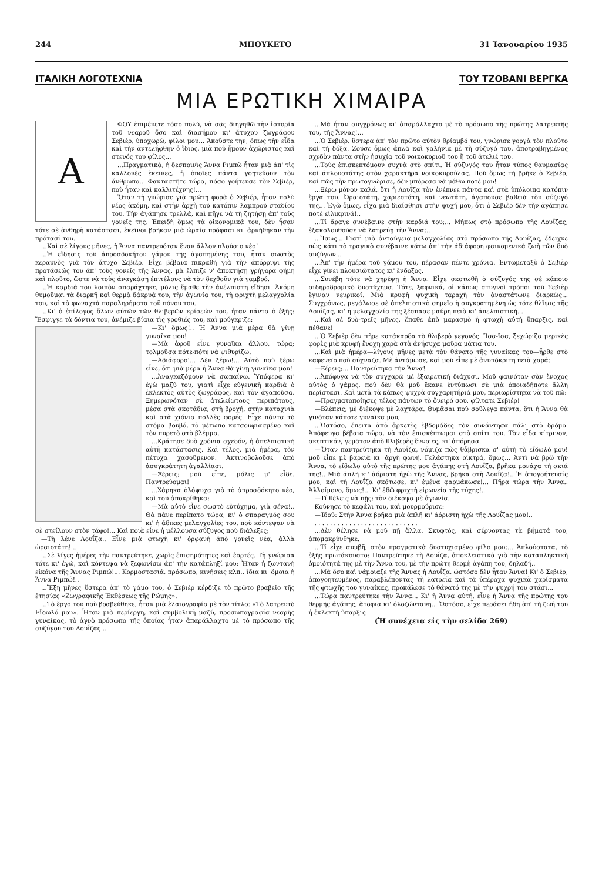244 ΜΠΟΥΚΕΤΟ 31 Ἰανουαρίου 1935
ΙΤΑΛΙΚΗ ΛΟΓΟΤΕΧΝΙΑ ΤΟΥ ΤΖΟΒΑΝΙ ΒΕΡΓΚΑ
ΜΙΑ ΕΡΩΤΙΚΗ ΧΙΜΑΙΡΑ
Α
ΦΟΥ ἐπιμένετε τόσο πολύ, νὰ σᾶς διηγηθῶ τὴν ἱστορία τοῦ νεαροῦ ὅσο καὶ διασήμου κι' ἄτυχου ζωγράφου Σεβιέρ, ὑποχωρῶ, φίλοι μου... Ἀκοῦστε την, ὅπως τὴν εἶδα καὶ τὴν ἀντελήφθην ὁ ἴδιος, μιὰ ποὺ ἤμουν ἀχώριστος καὶ στενός του φίλος...
...Πραγματικά, ἡ δεσποινὶς Ἄννα Ριμπὼ ἦταν μιὰ ἀπ' τὶς καλλονὲς ἐκεῖνες, ἡ ὁποῖες πάντα γοητεύουν τὸν ἄνθρωπο... Φανταστῆτε τώρα, πόσο γοήτευσε τὸν Σεβιέρ, ποὺ ἦταν καὶ καλλιτέχνης!...
Ὅταν τὴ γνώρισε γιὰ πρώτη φορὰ ὁ Σεβιέρ, ἦταν πολὺ νέος ἀκόμη, καὶ στὴν ἀρχὴ τοῦ κατόπιν λαμπροῦ σταδίου του. Τὴν ἀγάπησε τρελλά, καὶ πῆγε νὰ τὴ ζητήσῃ ἀπ' τοὺς γονεῖς της. Ἐπειδὴ ὅμως τὰ οἰκονομικά του, δὲν ἦσαν τότε σὲ ἀνθηρὴ κατάστασι, ἐκεῖνοι βρῆκαν μιὰ ὡραία πρόφασι κι' ἀρνήθηκαν τὴν πρότασί του.
...Καὶ σὲ λίγους μῆνες, ἡ Ἄννα παντρευόταν ἕναν ἄλλον πλούσιο νέο!
...Ἡ εἴδησις τοῦ ἀπροσδοκήτου γάμου τῆς ἀγαπημένης του, ἦταν σωστὸς κεραυνὸς γιὰ τὸν ἄτυχο Σεβιέρ. Εἶχε βέβαια πικραθῆ γιὰ τὴν ἀπόρριψι τῆς προτάσεώς του ἀπ' τοὺς γονεῖς τῆς Ἄννας, μὰ ἔλπιζε ν' ἀποκτήσῃ γρήγορα φήμη καὶ πλοῦτο, ὥστε νὰ τοὺς ἀναγκάσῃ ἐπιτέλους νὰ τὸν δεχθοῦν γιὰ γαμβρό.
...Ἡ καρδιά του λοιπὸν σπαράχτηκε, μόλις ἔμαθε τὴν ἀνέλπιστη εἴδησι. Ἀκόμη θυμοῦμαι τὰ διαρκῆ καὶ θερμὰ δάκρυά του, τὴν ἀγωνία του, τὴ φριχτὴ μελαγχολία του, καὶ τὰ φωναχτὰ παραληρήματα τοῦ πόνου του.
...Κι' ὁ ἐπίλογος ὅλων αὐτῶν τῶν θλιβερῶν κρίσεών του, ἦταν πάντα ὁ ἑξῆς: Ἔσφιγγε τὰ δόντια του, ἀνέμιζε βίαια τὶς γροθιές του, καὶ μούγκριζε:
—Κι' ὅμως!.. Ἡ Ἄννα μιὰ μέρα θὰ γίνῃ γυναῖκα μου!
—Μὰ ἀφοῦ εἶνε γυναῖκα ἄλλου, τώρα; τολμοῦσα πότε-πότε νὰ ψιθυρίζω.
—Ἀδιάφορο!... Δὲν ξέρω!... Αὐτὸ ποὺ ξέρω εἶνε, ὅτι μιὰ μέρα ἡ Ἄννα θὰ γίνῃ γυναῖκα μου!
...Ἀναγκαζόμουν νὰ σωπαίνω. Ὑπόφερα κι' ἐγὼ μαζύ του, γιατὶ εἶχε εὐγενικὴ καρδιὰ ὁ ἐκλεκτὸς αὐτὸς ζωγράφος, καὶ τὸν ἀγαποῦσα. Ξημερωνόταν σὲ ἀτελείωτους περιπάτους, μέσα στὰ σκοτάδια, στὴ βροχή, στὴν καταχνιὰ καὶ στὰ χιόνια πολλὲς φορές. Εἶχε πάντα τὸ στόμα βουβό, τὸ μέτωπο κατσουφιασμένο καὶ τὸν πυρετὸ στὸ βλέμμα.
...Κράτησε δυὸ χρόνια σχεδόν, ἡ ἀπελπιστικὴ αὐτὴ κατάστασις. Καὶ τέλος, μιὰ ἡμέρα, τὸν πέτυχα χασοῦμενον. Ἀκτινοβολοῦσε ἀπὸ ἀσυγκράτητη ἀγαλλίασι.
—Ξέρεις; μοῦ εἶπε, μόλις μ' εἶδε. Παντρεύομαι!
...Χάρηκα ὁλόψυχα γιὰ τὸ ἀπροσδόκητο νέο, καὶ τοῦ ἀποκρίθηκα:
—Μὰ αὐτὸ εἶνε σωστὸ εὐτύχημα, γιὰ σένα!.. Θὰ πάνε περίπατο τώρα, κι' ὁ σπαραγμός σου κι' ἡ ἄδικες μελαγχολίες του, ποὺ κόντεψαν νὰ σὲ στείλουν στὸν τάφο!... Καὶ ποιὰ εἶνε ἡ μέλλουσα σύζυγος ποὺ διάλεξες;
—Τὴ λένε Λουΐζα.. Εἶνε μιὰ φτωχὴ κι' ὀρφανὴ ἀπὸ γονεῖς νέα, ἀλλὰ ὡραιοτάτη!...
...Σὲ λίγες ἡμέρες τὴν παντρεύτηκε, χωρὶς ἐπισημότητες καὶ ἑορτές. Τὴ γνώρισα τότε κι' ἐγώ, καὶ κόντεψα νὰ ξεφωνίσω ἀπ' τὴν κατάπληξί μου: Ἦταν ἡ ζωντανὴ εἰκόνα τῆς Ἄννας Ριμπώ!... Κορμοστασιά, πρόσωπο, κινήσεις κλπ., ἴδια κι' ὅμοια ἡ Ἄννα Ριμπώ!..
...Ἕξη μῆνες ὕστερα ἀπ' τὸ γάμο του, ὁ Σεβιὲρ κέρδιζε τὸ πρῶτο βραβεῖο τῆς ἐτησίας «Ζωγραφικῆς Ἐκθέσεως τῆς Ρώμης».
...Τὸ ἔργο του ποὺ βραβεύθηκε, ἦταν μιὰ ἐλαιογραφία μὲ τὸν τίτλο: «Τὸ λατρευτὸ Εἴδωλό μου». Ἦταν μιὰ περίεργη, καὶ συμβολικὴ μαζύ, προσωπογραφία νεαρῆς γυναίκας, τὸ ἀγνὸ πρόσωπο τῆς ὁποίας ἦταν ἀπαράλλαχτο μὲ τὸ πρόσωπο τῆς συζύγου του Λουΐζας...
...Μὰ ἦταν συγχρόνως κι' ἀπαράλλαχτο μὲ τὸ πρόσωπο τῆς πρώτης λατρευτῆς του, τῆς Ἄννας!...
...Ὁ Σεβιέρ, ὕστερα ἀπ' τὸν πρῶτο αὐτὸν θρίαμβό του, γνώρισε γοργὰ τὸν πλοῦτο καὶ τὴ δόξα. Ζοῦσε ὅμως ἁπλᾶ καὶ γαλήνια μὲ τὴ σύζυγό του, ἀποτραβηγμένος σχεδὸν πάντα στὴν ἡσυχία τοῦ νοικοκυριοῦ του ἢ τοῦ ἀτελιέ του.
...Τοὺς ἐπισκεπτόμουν συχνὰ στὸ σπίτι. Ἡ σύζυγός του ἦταν τύπος θαυμασίας καὶ ἁπλουστάτης στὸν χαρακτῆρα νοικοκυρούλας. Ποῦ ὅμως τὴ βρῆκε ὁ Σεβιέρ, καὶ πῶς τὴν πρωτογνώρισε, δὲν μπόρεσα νὰ μάθω ποτέ μου!
...Ξέρω μόνον καλά, ὅτι ἡ Λουΐζα τὸν ἐνέπνεε πάντα καὶ στὰ ὑπόλοιπα κατόπιν ἔργα του. Ὡραιοτάτη, χαριεστάτη, καὶ νεωτάτη, ἀγαποῦσε βαθειὰ τὸν σύζυγό της... Ἐγὼ ὅμως, εἶχα μιὰ διαίσθησι στὴν ψυχή μου, ὅτι ὁ Σεβιὲρ δὲν τὴν ἀγάπησε ποτὲ εἰλικρινά!..
...Τί ἄραγε συνέβαινε στὴν καρδιά του;... Μήπως στὸ πρόσωπο τῆς Λουΐζας, ἐξακολουθοῦσε νὰ λατρεύῃ τὴν Ἄννα;..
...Ἴσως... Γιατὶ μιὰ ἀνταύγεια μελαγχολίας στὸ πρόσωπο τῆς Λουΐζας, ἔδειχνε πὼς κάτι τὸ τραγικὸ συνέβαινε κάτω ἀπ' τὴν ἀδιάφορη φαινομενικὰ ζωὴ τῶν δυὸ συζύγων...
...Ἀπ' τὴν ἡμέρα τοῦ γάμου του, πέρασαν πέντε χρόνια. Ἐντωμεταξὺ ὁ Σεβιὲρ εἶχε γίνει πλουσιώτατος κι' ἔνδοξος.
...Συνέβη τότε νὰ χηρέψῃ ἡ Ἄννα. Εἶχε σκοτωθῆ ὁ σύζυγός της σὲ κάποιο σιδηροδρομικὸ δυστύχημα. Τότε, ξαφνικά, οἱ κάπως στυγνοὶ τρόποι τοῦ Σεβιὲρ ἔγιναν νευρικοί. Μιὰ κρυφὴ ψυχικὴ ταραχὴ τὸν ἀναστάτωνε διαρκῶς... Συγχρόνως, μεγάλωσε σὲ ἀπελπιστικὸ σημεῖο ἡ συγκρατημένη ὡς τότε θλῖψις τῆς Λουΐζας, κι' ἡ μελαγχολία της ξέσπασε μαύρη πειὰ κι' ἀπελπιστική...
...Καὶ σὲ δυὸ-τρεῖς μῆνες, ἔπαθε ἀπὸ μαρασμὸ ἡ φτωχὴ αὐτὴ ὕπαρξις, καὶ πέθανε!
...Ὁ Σεβιὲρ δὲν πῆρε κατάκαρδα τὸ θλιβερὸ γεγονός. Ἴσα-ἴσα, ξεχώριζα μερικὲς φορὲς μιὰ κρυφὴ ἔνοχη χαρὰ στὰ ἀνήσυχα μαῦρα μάτια του.
...Καὶ μιὰ ἡμέρα—λίγους μῆνες μετὰ τὸν θάνατο τῆς γυναίκας του—ἦρθε στὸ καφενεῖο ποὺ σύχναζα. Μὲ ἀντάμωσε, καὶ μοῦ εἶπε μὲ ἀνυπόκριτη πειὰ χαρά:
—Ξέρεις;... Παντρεύτηκα τὴν Ἄννα!
...Ἀπόφυγα νὰ τὸν συγχαρῶ μὲ ἐξαιρετικὴ διάχυσι. Μοῦ φαινόταν σὰν ἔνοχος αὐτὸς ὁ γάμος, ποὺ δὲν θὰ μοῦ ἔκανε ἐντύπωσι σὲ μιὰ ὁποιαδήποτε ἄλλη περίστασι. Καὶ μετὰ τὰ κάπως ψυχρὰ συγχαρητήριά μου, περιωρίστηκα νὰ τοῦ πῶ:
—Πραγματοποίησες τέλος πάντων τὸ ὄνειρό σου, φίλτατε Σεβιέρ!
—Βλέπεις; μὲ διέκοψε μὲ λαχτάρα. Θυμᾶσαι ποὺ σοῦλεγα πάντα, ὅτι ἡ Ἄννα θὰ γινόταν κάποτε γυναῖκα μου;
...Ὡστόσο, ἔπειτα ἀπὸ ἀρκετὲς ἑβδομάδες τὸν συνάντησα πάλι στὸ δρόμο. Ἀπόφευγα βέβαια τώρα, νὰ τὸν ἐπισκέπτωμαι στὸ σπίτι του. Τὸν εἶδα κίτρινον, σκεπτικόν, γεμᾶτον ἀπὸ θλιβερὲς ἔννοιες, κι' ἀπόρησα.
—Ὅταν παντρεύτηκα τὴ Λουΐζα, νόμιζα πὼς θἄβρισκα σ' αὐτὴ τὸ εἴδωλό μου! μοῦ εἶπε μὲ βαρειὰ κι' ἀργὴ φωνή. Γελάστηκα οἰκτρά, ὅμως... Ἀντὶ νὰ βρῶ τὴν Ἄννα, τὸ εἴδωλο αὐτὸ τῆς πρώτης μου ἀγάπης στὴ Λουΐζα, βρῆκα μονάχα τὴ σκιά της!.. Μιὰ ἁπλῆ κι' ἀόριστη ἠχὼ τῆς Ἄννας, βρῆκα στὴ Λουΐζα!.. Ἡ ἀπογοήτευσίς μου, καὶ τὴ Λουΐζα σκότωσε, κι' ἐμένα φαρμάκωσε!... Πῆρα τώρα τὴν Ἄννα.. Ἀλλοίμονο, ὅμως!... Κι' ἐδῶ φριχτὴ εἰρωνεία τῆς τύχης!..
—Τί θέλεις νὰ πῇς; τὸν διέκοψα μὲ ἀγωνία.
Κούνησε τὸ κεφάλι του, καὶ μουρμούρισε:
—Ἰδού: Στὴν Ἄννα βρῆκα μιὰ ἁπλῆ κι' ἀόριστη ἠχὼ τῆς Λουΐζας μου!..
. . . . . . . . . . . . . . . . . . . . . . . . . . .
...Δὲν θέλησε νὰ μοῦ πῇ ἄλλα. Σκυφτός, καὶ σέρνοντας τὰ βήματά του, ἀπομακρύνθηκε.
...Τί εἶχε συμβῆ, στὸν πραγματικὰ δυστυχισμένο φίλο μου;... Ἁπλούστατα, τὸ ἑξῆς πρωτάκουστο: Παντρεύτηκε τὴ Λουΐζα, ἀποκλειστικὰ γιὰ τὴν καταπληκτικὴ ὁμοιότητά της μὲ τὴν Ἄννα του, μὲ τὴν πρώτη θερμὴ ἀγάπη του, δηλαδή..
...Μὰ ὅσο καὶ νάμοιαζε τῆς Ἄννας ἡ Λουΐζα, ὡστόσο δὲν ἦταν Ἄννα! Κι' ὁ Σεβιέρ, ἀπογοητευμένος, παραβλέποντας τὴ λατρεία καὶ τὰ ὑπέροχα ψυχικὰ χαρίσματα τῆς φτωχῆς του γυναίκας, προκάλεσε τὸ θάνατό της μὲ τὴν ψυχρή του στάσι...
...Τώρα παντρεύτηκε τὴν Ἄννα... Κι' ἡ Ἄννα αὐτή, εἶνε ἡ Ἄννα τῆς πρώτης του θερμῆς ἀγάπης, ἄτοφια κι' ὁλοζώντανη... Ὡστόσο, εἶχε περάσει ἤδη ἀπ' τὴ ζωή του ἡ ἐκλεκτὴ ὕπαρξις
(Ἡ συνέχεια εἰς τὴν σελίδα 269)